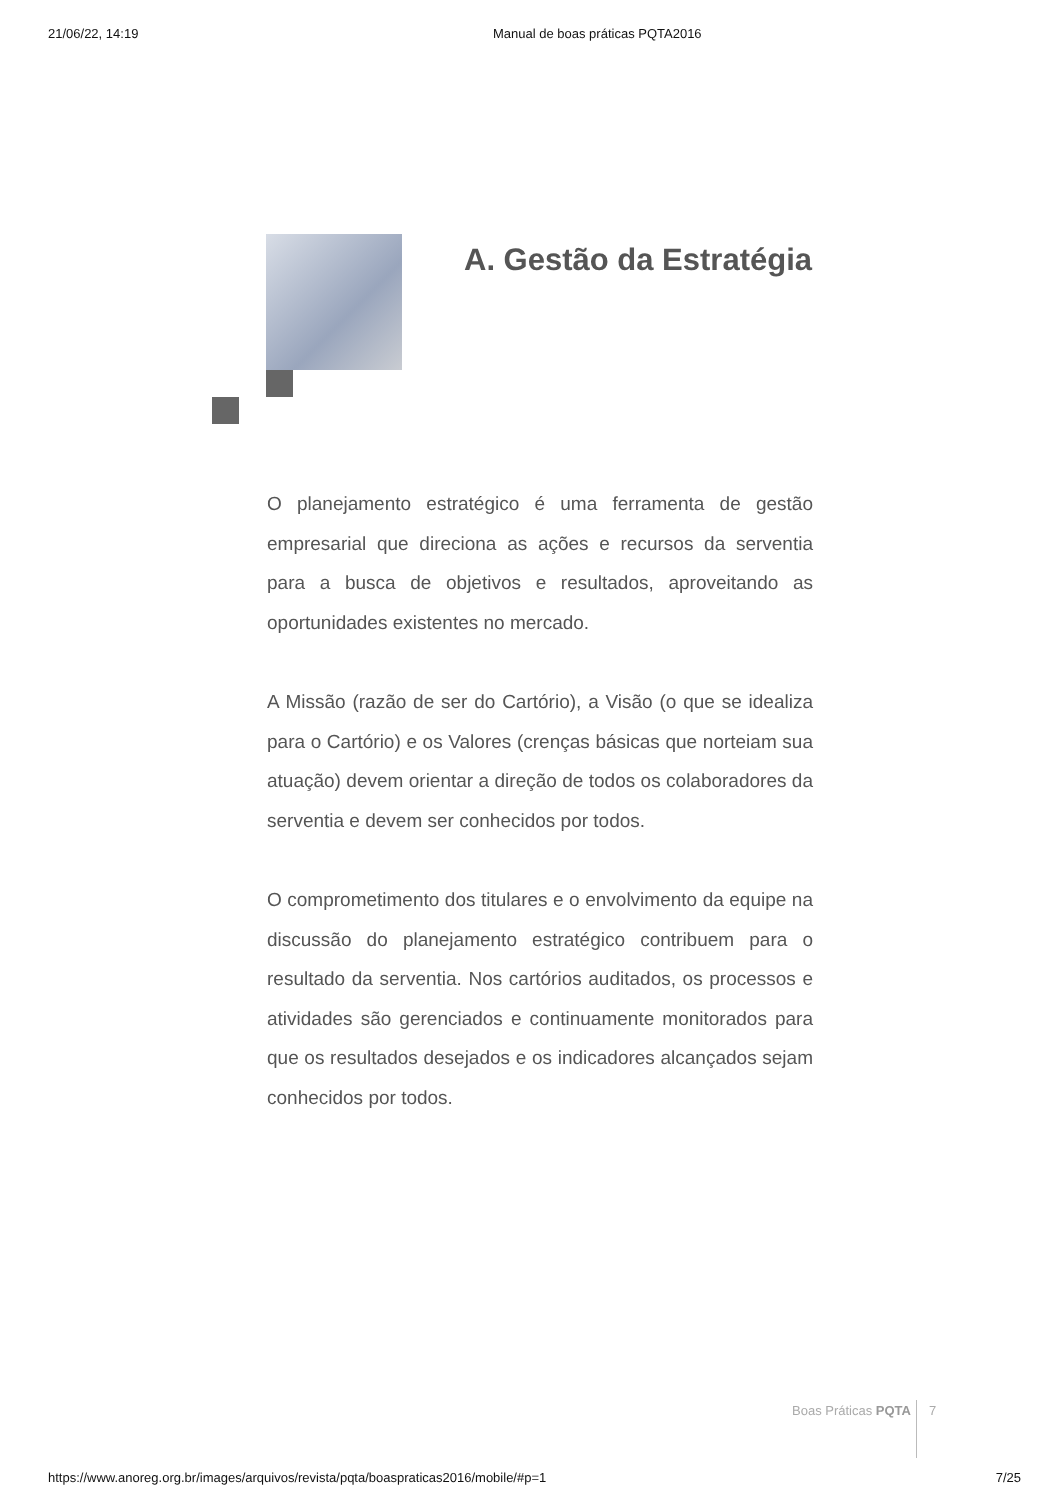21/06/22, 14:19 Manual de boas práticas PQTA2016
A. Gestão da Estratégia
O planejamento estratégico é uma ferramenta de gestão empresarial que direciona as ações e recursos da serventia para a busca de objetivos e resultados, aproveitando as oportunidades existentes no mercado.
A Missão (razão de ser do Cartório), a Visão (o que se idealiza para o Cartório) e os Valores (crenças básicas que norteiam sua atuação) devem orientar a direção de todos os colaboradores da serventia e devem ser conhecidos por todos.
O comprometimento dos titulares e o envolvimento da equipe na discussão do planejamento estratégico contribuem para o resultado da serventia. Nos cartórios auditados, os processos e atividades são gerenciados e continuamente monitorados para que os resultados desejados e os indicadores alcançados sejam conhecidos por todos.
Boas Práticas PQTA 7
https://www.anoreg.org.br/images/arquivos/revista/pqta/boaspraticas2016/mobile/#p=1 7/25